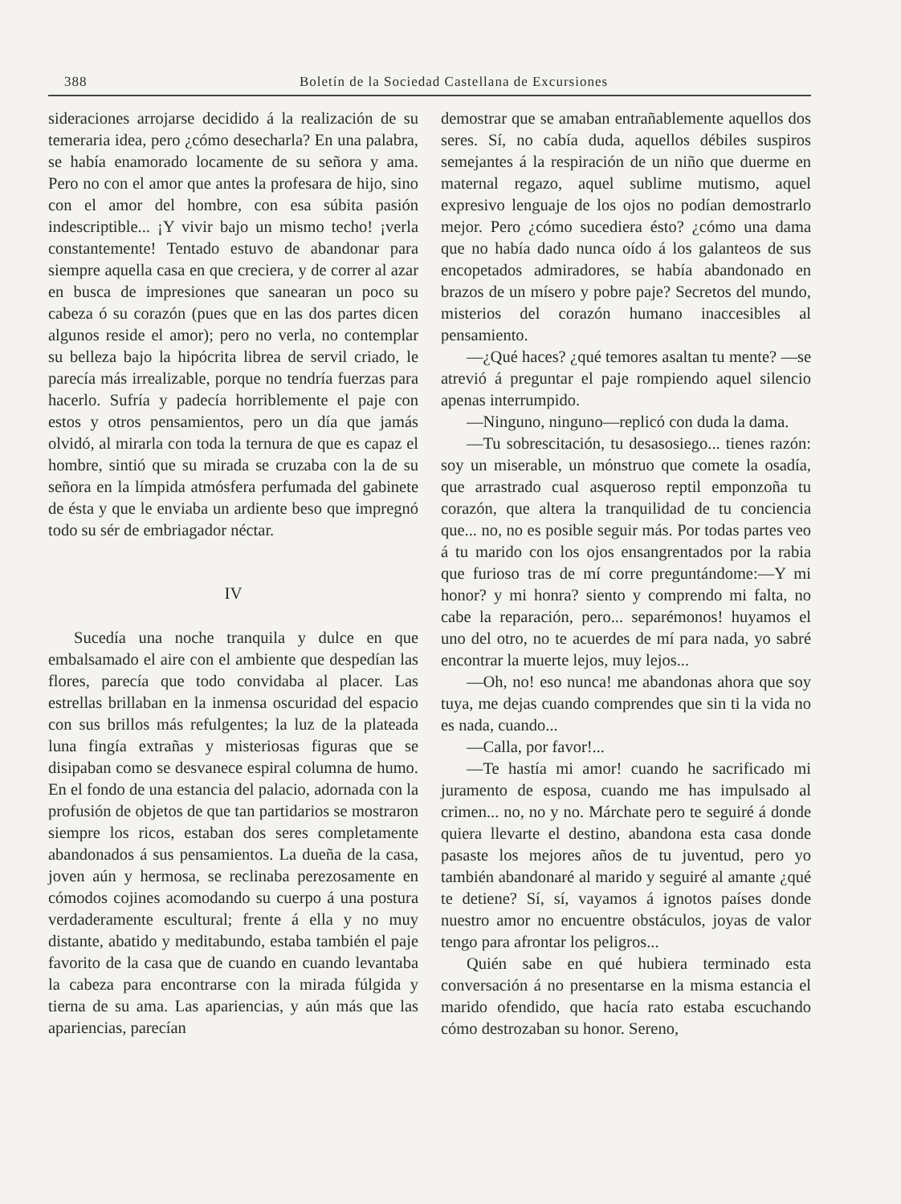388 Boletín de la Sociedad Castellana de Excursiones
sideraciones arrojarse decidido á la realización de su temeraria idea, pero ¿cómo desecharla? En una palabra, se había enamorado locamente de su señora y ama. Pero no con el amor que antes la profesara de hijo, sino con el amor del hombre, con esa súbita pasión indescriptible... ¡Y vivir bajo un mismo techo! ¡verla constantemente! Tentado estuvo de abandonar para siempre aquella casa en que creciera, y de correr al azar en busca de impresiones que sanearan un poco su cabeza ó su corazón (pues que en las dos partes dicen algunos reside el amor); pero no verla, no contemplar su belleza bajo la hipócrita librea de servil criado, le parecía más irrealizable, porque no tendría fuerzas para hacerlo. Sufría y padecía horriblemente el paje con estos y otros pensamientos, pero un día que jamás olvidó, al mirarla con toda la ternura de que es capaz el hombre, sintió que su mirada se cruzaba con la de su señora en la límpida atmósfera perfumada del gabinete de ésta y que le enviaba un ardiente beso que impregnó todo su sér de embriagador néctar.
IV
Sucedía una noche tranquila y dulce en que embalsamado el aire con el ambiente que despedían las flores, parecía que todo convidaba al placer. Las estrellas brillaban en la inmensa oscuridad del espacio con sus brillos más refulgentes; la luz de la plateada luna fingía extrañas y misteriosas figuras que se disipaban como se desvanece espiral columna de humo. En el fondo de una estancia del palacio, adornada con la profusión de objetos de que tan partidarios se mostraron siempre los ricos, estaban dos seres completamente abandonados á sus pensamientos. La dueña de la casa, joven aún y hermosa, se reclinaba perezosamente en cómodos cojines acomodando su cuerpo á una postura verdaderamente escultural; frente á ella y no muy distante, abatido y meditabundo, estaba también el paje favorito de la casa que de cuando en cuando levantaba la cabeza para encontrarse con la mirada fúlgida y tierna de su ama. Las apariencias, y aún más que las apariencias, parecían
demostrar que se amaban entrañablemente aquellos dos seres. Sí, no cabía duda, aquellos débiles suspiros semejantes á la respiración de un niño que duerme en maternal regazo, aquel sublime mutismo, aquel expresivo lenguaje de los ojos no podían demostrarlo mejor. Pero ¿cómo sucediera ésto? ¿cómo una dama que no había dado nunca oído á los galanteos de sus encopetados admiradores, se había abandonado en brazos de un mísero y pobre paje? Secretos del mundo, misterios del corazón humano inaccesibles al pensamiento.
—¿Qué haces? ¿qué temores asaltan tu mente? —se atrevió á preguntar el paje rompiendo aquel silencio apenas interrumpido.
—Ninguno, ninguno—replicó con duda la dama.
—Tu sobrescitación, tu desasosiego... tienes razón: soy un miserable, un mónstruo que comete la osadía, que arrastrado cual asqueroso reptil emponzoña tu corazón, que altera la tranquilidad de tu conciencia que... no, no es posible seguir más. Por todas partes veo á tu marido con los ojos ensangrentados por la rabia que furioso tras de mí corre preguntándome:—Y mi honor? y mi honra? siento y comprendo mi falta, no cabe la reparación, pero... separémonos! huyamos el uno del otro, no te acuerdes de mí para nada, yo sabré encontrar la muerte lejos, muy lejos...
—Oh, no! eso nunca! me abandonas ahora que soy tuya, me dejas cuando comprendes que sin ti la vida no es nada, cuando...
—Calla, por favor!...
—Te hastía mi amor! cuando he sacrificado mi juramento de esposa, cuando me has impulsado al crimen... no, no y no. Márchate pero te seguiré á donde quiera llevarte el destino, abandona esta casa donde pasaste los mejores años de tu juventud, pero yo también abandonaré al marido y seguiré al amante ¿qué te detiene? Sí, sí, vayamos á ignotos países donde nuestro amor no encuentre obstáculos, joyas de valor tengo para afrontar los peligros...
Quién sabe en qué hubiera terminado esta conversación á no presentarse en la misma estancia el marido ofendido, que hacía rato estaba escuchando cómo destrozaban su honor. Sereno,